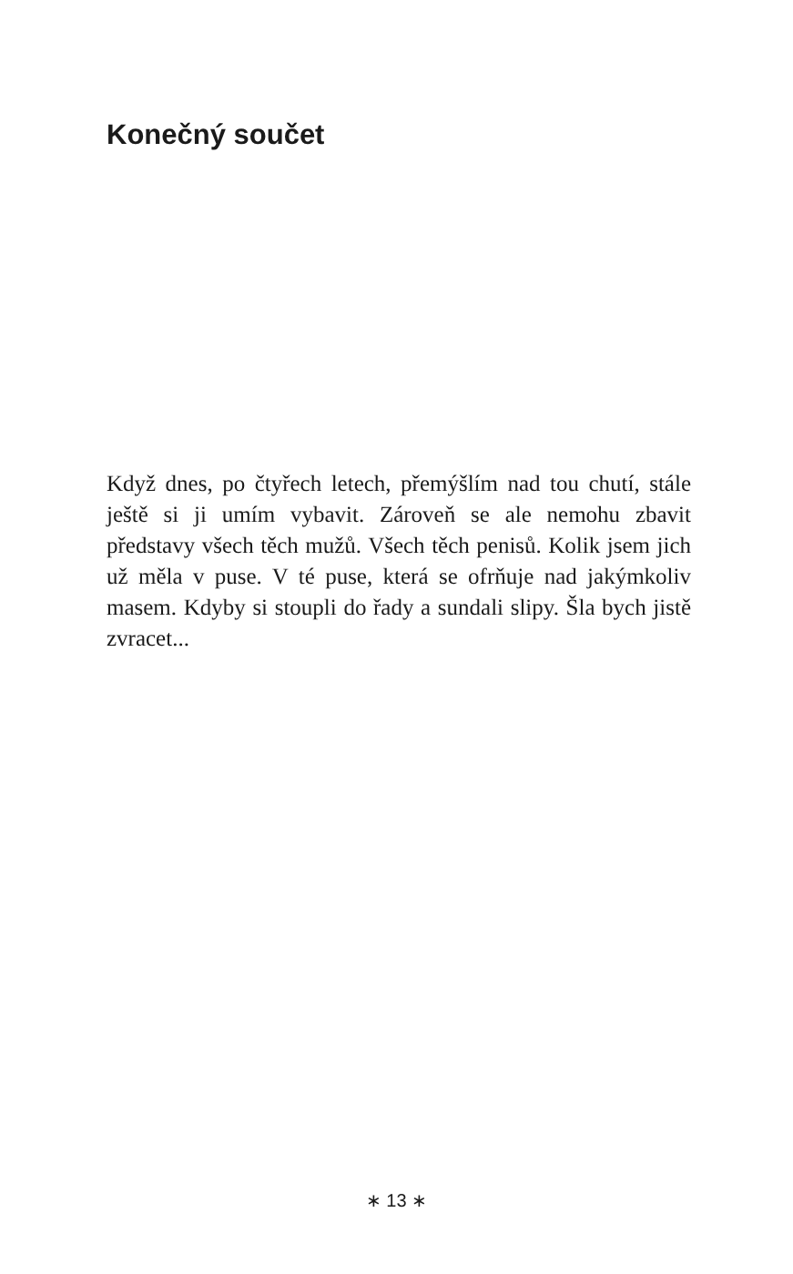Konečný součet
Když dnes, po čtyřech letech, přemýšlím nad tou chutí, stále ještě si ji umím vybavit. Zároveň se ale nemohu zbavit představy všech těch mužů. Všech těch penisů. Kolik jsem jich už měla v puse. V té puse, která se ofrňuje nad jakýmkoliv masem. Kdyby si stoupli do řady a sundali slipy. Šla bych jistě zvracet...
∗ 13 ∗